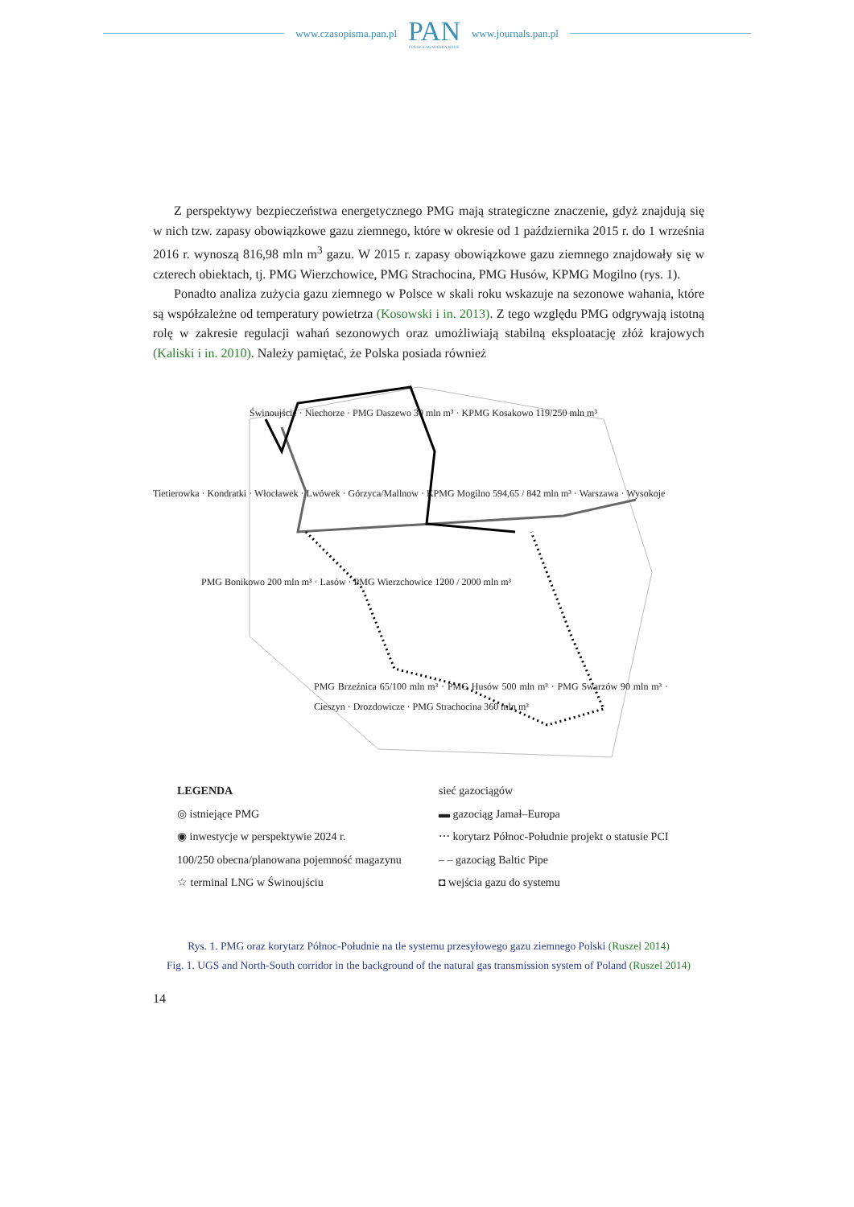www.czasopisma.pan.pl
PAN
POLSKA AKADEMIA NAUK
www.journals.pan.pl
Z perspektywy bezpieczeństwa energetycznego PMG mają strategiczne znaczenie, gdyż znajdują się w nich tzw. zapasy obowiązkowe gazu ziemnego, które w okresie od 1 października 2015 r. do 1 września 2016 r. wynoszą 816,98 mln m<sup>3</sup> gazu. W 2015 r. zapasy obowiązkowe gazu ziemnego znajdowały się w czterech obiektach, tj. PMG Wierzchowice, PMG Strachocina, PMG Husów, KPMG Mogilno (rys. 1).
Ponadto analiza zużycia gazu ziemnego w Polsce w skali roku wskazuje na sezonowe wahania, które są współzależne od temperatury powietrza (Kosowski i in. 2013). Z tego względu PMG odgrywają istotną rolę w zakresie regulacji wahań sezonowych oraz umożliwiają stabilną eksploatację złóż krajowych (Kaliski i in. 2010). Należy pamiętać, że Polska posiada również
Świnoujście · Niechorze · PMG Daszewo 30 mln m³ · KPMG Kosakowo 119/250 mln m³
Tietierowka · Kondratki · Włocławek · Lwówek · Górzyca/Mallnow · KPMG Mogilno 594,65 / 842 mln m³ · Warszawa · Wysokoje
PMG Bonikowo 200 mln m³ · Lasów · PMG Wierzchowice 1200 / 2000 mln m³
PMG Brzeźnica 65/100 mln m³ · PMG Husów 500 mln m³ · PMG Swarzów 90 mln m³ · Cieszyn · Drozdowicze · PMG Strachocina 360 mln m³
LEGENDA
sieć gazociągów
◎ istniejące PMG
▬ gazociąg Jamał–Europa
◉ inwestycje w perspektywie 2024 r.
⋯ korytarz Północ-Południe projekt o statusie PCI
100/250 obecna/planowana pojemność magazynu
– – gazociąg Baltic Pipe
☆ terminal LNG w Świnoujściu
◘ wejścia gazu do systemu
Rys. 1. PMG oraz korytarz Północ-Południe na tle systemu przesyłowego gazu ziemnego Polski (Ruszel 2014)
Fig. 1. UGS and North-South corridor in the background of the natural gas transmission system of Poland (Ruszel 2014)
14